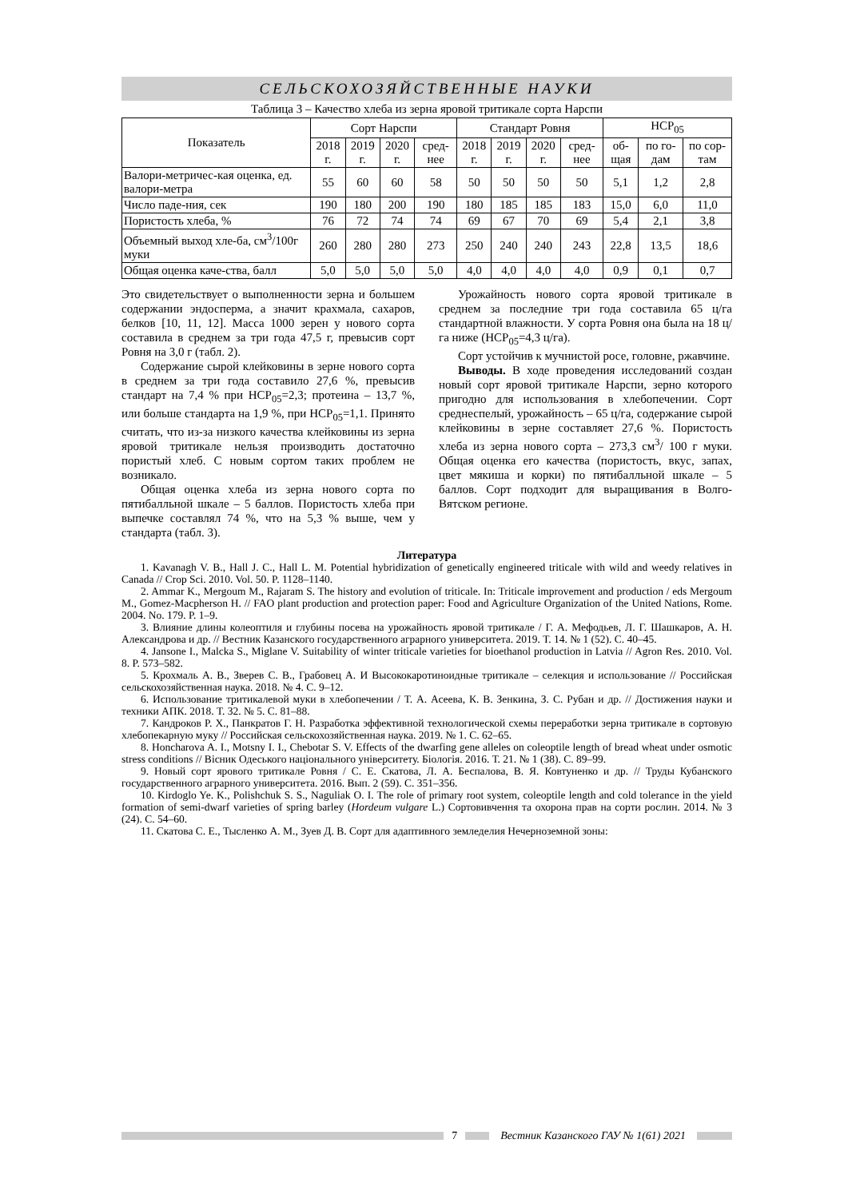СЕЛЬСКОХОЗЯЙСТВЕННЫЕ НАУКИ
Таблица 3 – Качество хлеба из зерна яровой тритикале сорта Нарспи
| Показатель | Сорт Нарспи | | | | Стандарт Ровня | | | | НСР<sub>05</sub> | | |
| --- | --- | --- | --- | --- | --- | --- | --- | --- | --- | --- | --- |
| | 2018 г. | 2019 г. | 2020 г. | сред-нее | 2018 г. | 2019 г. | 2020 г. | сред-нее | об-щая | по го-дам | по сор-там |
| Валори-метричес-кая оценка, ед. валори-метра | 55 | 60 | 60 | 58 | 50 | 50 | 50 | 50 | 5,1 | 1,2 | 2,8 |
| Число паде-ния, сек | 190 | 180 | 200 | 190 | 180 | 185 | 185 | 183 | 15,0 | 6,0 | 11,0 |
| Пористость хлеба, % | 76 | 72 | 74 | 74 | 69 | 67 | 70 | 69 | 5,4 | 2,1 | 3,8 |
| Объемный выход хле-ба, см<sup>3</sup>/100г муки | 260 | 280 | 280 | 273 | 250 | 240 | 240 | 243 | 22,8 | 13,5 | 18,6 |
| Общая оценка каче-ства, балл | 5,0 | 5,0 | 5,0 | 5,0 | 4,0 | 4,0 | 4,0 | 4,0 | 0,9 | 0,1 | 0,7 |
Это свидетельствует о выполненности зерна и большем содержании эндосперма, а значит крахмала, сахаров, белков [10, 11, 12]. Масса 1000 зерен у нового сорта составила в среднем за три года 47,5 г, превысив сорт Ровня на 3,0 г (табл. 2).
Содержание сырой клейковины в зерне нового сорта в среднем за три года составило 27,6 %, превысив стандарт на 7,4 % при НСР<sub>05</sub>=2,3; протеина – 13,7 %, или больше стандарта на 1,9 %, при НСР<sub>05</sub>=1,1. Принято считать, что из-за низкого качества клейковины из зерна яровой тритикале нельзя производить достаточно пористый хлеб. С новым сортом таких проблем не возникало.
Общая оценка хлеба из зерна нового сорта по пятибалльной шкале – 5 баллов. Пористость хлеба при выпечке составлял 74 %, что на 5,3 % выше, чем у стандарта (табл. 3).
Урожайность нового сорта яровой тритикале в среднем за последние три года составила 65 ц/га стандартной влажности. У сорта Ровня она была на 18 ц/га ниже (НСР<sub>05</sub>=4,3 ц/га).
Сорт устойчив к мучнистой росе, головне, ржавчине.
Выводы. В ходе проведения исследований создан новый сорт яровой тритикале Нарспи, зерно которого пригодно для использования в хлебопечении. Сорт среднеспелый, урожайность – 65 ц/га, содержание сырой клейковины в зерне составляет 27,6 %. Пористость хлеба из зерна нового сорта – 273,3 см<sup>3</sup>/ 100 г муки. Общая оценка его качества (пористость, вкус, запах, цвет мякиша и корки) по пятибалльной шкале – 5 баллов. Сорт подходит для выращивания в Волго-Вятском регионе.
Литература
1. Kavanagh V. B., Hall J. C., Hall L. M. Potential hybridization of genetically engineered triticale with wild and weedy relatives in Canada // Crop Sci. 2010. Vol. 50. P. 1128–1140.
2. Ammar K., Mergoum M., Rajaram S. The history and evolution of triticale. In: Triticale improvement and production / eds Mergoum M., Gomez-Macpherson H. // FAO plant production and protection paper: Food and Agriculture Organization of the United Nations, Rome. 2004. No. 179. P. 1–9.
3. Влияние длины колеоптиля и глубины посева на урожайность яровой тритикале / Г. А. Мефодьев, Л. Г. Шашкаров, А. Н. Александрова и др. // Вестник Казанского государственного аграрного университета. 2019. Т. 14. № 1 (52). С. 40–45.
4. Jansone I., Malcka S., Miglane V. Suitability of winter triticale varieties for bioethanol production in Latvia // Agron Res. 2010. Vol. 8. P. 573–582.
5. Крохмаль А. В., Зверев С. В., Грабовец А. И Высококаротиноидные тритикале – селекция и использование // Российская сельскохозяйственная наука. 2018. № 4. С. 9–12.
6. Использование тритикалевой муки в хлебопечении / Т. А. Асеева, К. В. Зенкина, З. С. Рубан и др. // Достижения науки и техники АПК. 2018. Т. 32. № 5. С. 81–88.
7. Кандроков Р. Х., Панкратов Г. Н. Разработка эффективной технологической схемы переработки зерна тритикале в сортовую хлебопекарную муку // Российская сельскохозяйственная наука. 2019. № 1. С. 62–65.
8. Honcharova A. I., Motsny I. I., Chebotar S. V. Effects of the dwarfing gene alleles on coleoptile length of bread wheat under osmotic stress conditions // Вісник Одеського національного університету. Біологія. 2016. Т. 21. № 1 (38). С. 89–99.
9. Новый сорт ярового тритикале Ровня / С. Е. Скатова, Л. А. Беспалова, В. Я. Ковтуненко и др. // Труды Кубанского государственного аграрного университета. 2016. Вып. 2 (59). С. 351–356.
10. Kirdoglo Ye. K., Polishchuk S. S., Naguliak O. I. The role of primary root system, coleoptile length and cold tolerance in the yield formation of semi-dwarf varieties of spring barley (Hordeum vulgare L.) Сортовивчення та охорона прав на сорти рослин. 2014. № 3 (24). С. 54–60.
11. Скатова С. Е., Тысленко А. М., Зуев Д. В. Сорт для адаптивного земледелия Нечерноземной зоны:
7
Вестник Казанского ГАУ № 1(61) 2021